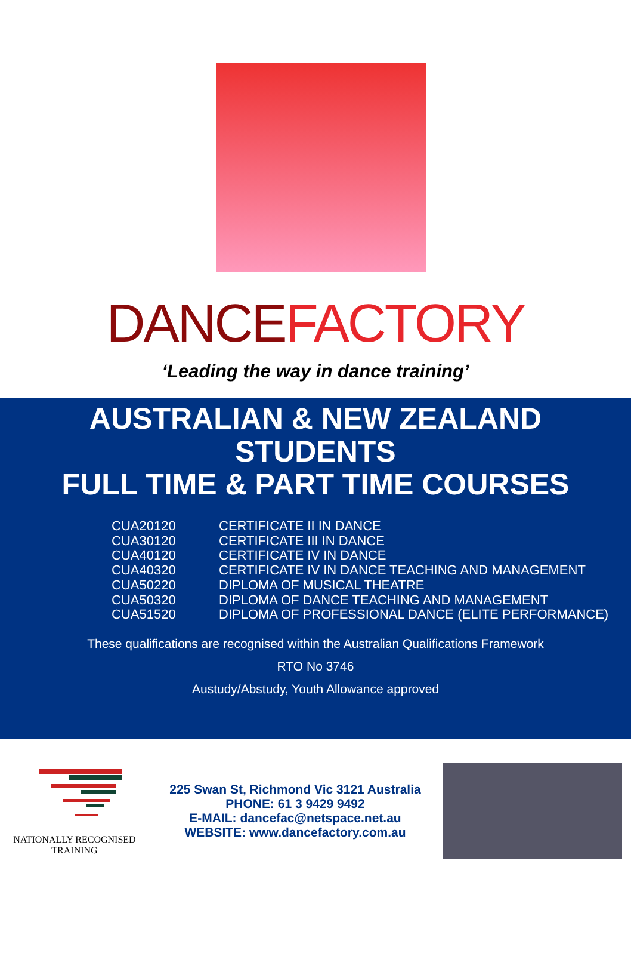DANCE FACTORY
‘Leading the way in dance training’
AUSTRALIAN & NEW ZEALAND
STUDENTS
FULL TIME & PART TIME COURSES
| CUA20120 | CERTIFICATE II IN DANCE |
| CUA30120 | CERTIFICATE III IN DANCE |
| CUA40120 | CERTIFICATE IV IN DANCE |
| CUA40320 | CERTIFICATE IV IN DANCE TEACHING AND MANAGEMENT |
| CUA50220 | DIPLOMA OF MUSICAL THEATRE |
| CUA50320 | DIPLOMA OF DANCE TEACHING AND MANAGEMENT |
| CUA51520 | DIPLOMA OF PROFESSIONAL DANCE (ELITE PERFORMANCE) |
These qualifications are recognised within the Australian Qualifications Framework
RTO No 3746
Austudy/Abstudy, Youth Allowance approved
NATIONALLY RECOGNISED
TRAINING
225 Swan St, Richmond Vic 3121 Australia
PHONE: 61 3 9429 9492
E-MAIL: dancefac@netspace.net.au
WEBSITE: www.dancefactory.com.au